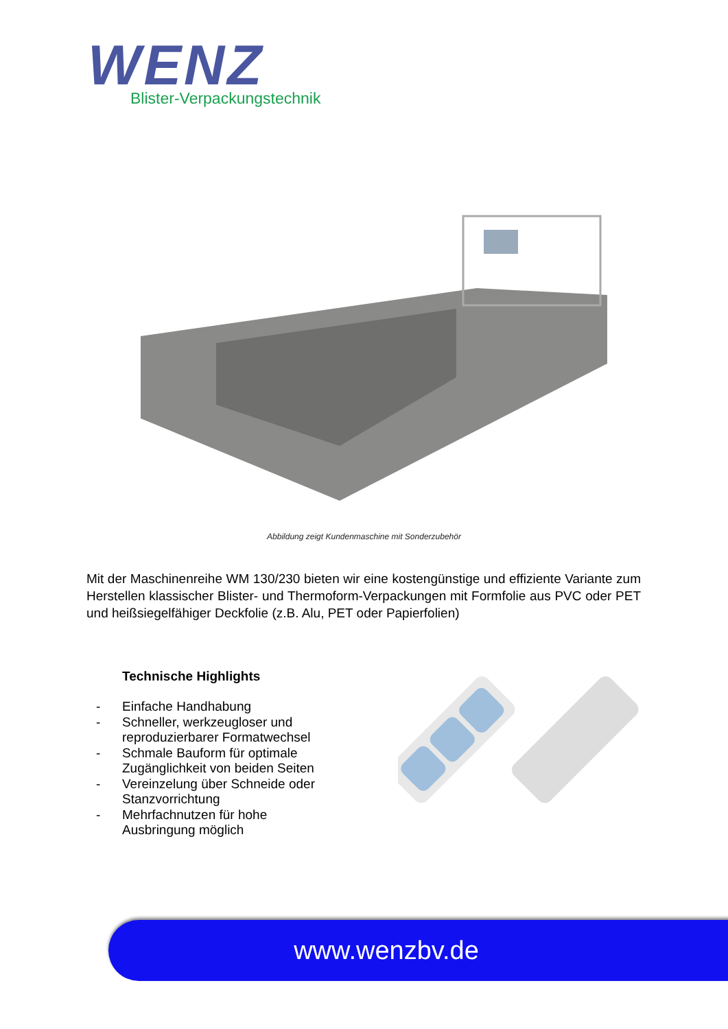WENZ
Blister-Verpackungstechnik
Abbildung zeigt Kundenmaschine mit Sonderzubehör
Mit der Maschinenreihe WM 130/230 bieten wir eine kostengünstige und effiziente Variante zum Herstellen klassischer Blister- und Thermoform-Verpackungen mit Formfolie aus PVC oder PET und heißsiegelfähiger Deckfolie (z.B. Alu, PET oder Papierfolien)
Technische Highlights
- Einfache Handhabung
- Schneller, werkzeugloser und reproduzierbarer Formatwechsel
- Schmale Bauform für optimale Zugänglichkeit von beiden Seiten
- Vereinzelung über Schneide oder Stanzvorrichtung
- Mehrfachnutzen für hohe Ausbringung möglich
www.wenzbv.de